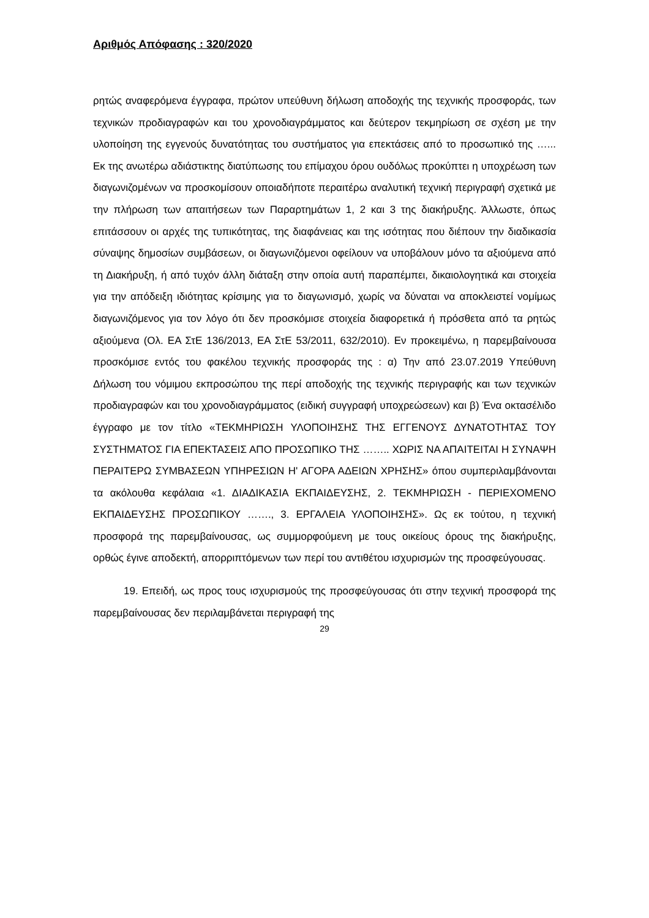Αριθμός Απόφασης : 320/2020
ρητώς αναφερόμενα έγγραφα, πρώτον υπεύθυνη δήλωση αποδοχής της τεχνικής προσφοράς, των τεχνικών προδιαγραφών και του χρονοδιαγράμματος και δεύτερον τεκμηρίωση σε σχέση με την υλοποίηση της εγγενούς δυνατότητας του συστήματος για επεκτάσεις από το προσωπικό της …... Εκ της ανωτέρω αδιάστικτης διατύπωσης του επίμαχου όρου ουδόλως προκύπτει η υποχρέωση των διαγωνιζομένων να προσκομίσουν οποιαδήποτε περαιτέρω αναλυτική τεχνική περιγραφή σχετικά με την πλήρωση των απαιτήσεων των Παραρτημάτων 1, 2 και 3 της διακήρυξης. Άλλωστε, όπως επιτάσσουν οι αρχές της τυπικότητας, της διαφάνειας και της ισότητας που διέπουν την διαδικασία σύναψης δημοσίων συμβάσεων, οι διαγωνιζόμενοι οφείλουν να υποβάλουν μόνο τα αξιούμενα από τη Διακήρυξη, ή από τυχόν άλλη διάταξη στην οποία αυτή παραπέμπει, δικαιολογητικά και στοιχεία για την απόδειξη ιδιότητας κρίσιμης για το διαγωνισμό, χωρίς να δύναται να αποκλειστεί νομίμως διαγωνιζόμενος για τον λόγο ότι δεν προσκόμισε στοιχεία διαφορετικά ή πρόσθετα από τα ρητώς αξιούμενα (Ολ. ΕΑ ΣτΕ 136/2013, ΕΑ ΣτΕ 53/2011, 632/2010). Εν προκειμένω, η παρεμβαίνουσα προσκόμισε εντός του φακέλου τεχνικής προσφοράς της : α) Την από 23.07.2019 Υπεύθυνη Δήλωση του νόμιμου εκπροσώπου της περί αποδοχής της τεχνικής περιγραφής και των τεχνικών προδιαγραφών και του χρονοδιαγράμματος (ειδική συγγραφή υποχρεώσεων) και β) Ένα οκτασέλιδο έγγραφο με τον τίτλο «ΤΕΚΜΗΡΙΩΣΗ ΥΛΟΠΟΙΗΣΗΣ ΤΗΣ ΕΓΓΕΝΟΥΣ ΔΥΝΑΤΟΤΗΤΑΣ ΤΟΥ ΣΥΣΤΗΜΑΤΟΣ ΓΙΑ ΕΠΕΚΤΑΣΕΙΣ ΑΠΟ ΠΡΟΣΩΠΙΚΟ ΤΗΣ …….. ΧΩΡΙΣ ΝΑ ΑΠΑΙΤΕΙΤΑΙ Η ΣΥΝΑΨΗ ΠΕΡΑΙΤΕΡΩ ΣΥΜΒΑΣΕΩΝ ΥΠΗΡΕΣΙΩΝ Η' ΑΓΟΡΑ ΑΔΕΙΩΝ ΧΡΗΣΗΣ» όπου συμπεριλαμβάνονται τα ακόλουθα κεφάλαια «1. ΔΙΑΔΙΚΑΣΙΑ ΕΚΠΑΙΔΕΥΣΗΣ, 2. ΤΕΚΜΗΡΙΩΣΗ - ΠΕΡΙΕΧΟΜΕΝΟ ΕΚΠΑΙΔΕΥΣΗΣ ΠΡΟΣΩΠΙΚΟΥ ……., 3. ΕΡΓΑΛΕΙΑ ΥΛΟΠΟΙΗΣΗΣ». Ως εκ τούτου, η τεχνική προσφορά της παρεμβαίνουσας, ως συμμορφούμενη με τους οικείους όρους της διακήρυξης, ορθώς έγινε αποδεκτή, απορριπτόμενων των περί του αντιθέτου ισχυρισμών της προσφεύγουσας.
19. Επειδή, ως προς τους ισχυρισμούς της προσφεύγουσας ότι στην τεχνική προσφορά της παρεμβαίνουσας δεν περιλαμβάνεται περιγραφή της
29